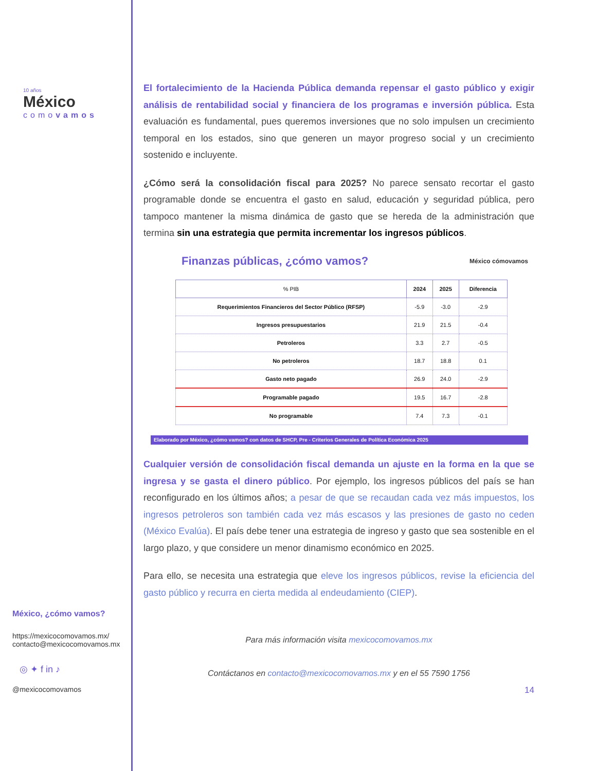10 años
México
comovamos
México, ¿cómo vamos?
https://mexicocomovamos.mx/
contacto@mexicocomovamos.mx
◎ ✦ f in ♪
@mexicocomovamos
El fortalecimiento de la Hacienda Pública demanda repensar el gasto público y exigir análisis de rentabilidad social y financiera de los programas e inversión pública. Esta evaluación es fundamental, pues queremos inversiones que no solo impulsen un crecimiento temporal en los estados, sino que generen un mayor progreso social y un crecimiento sostenido e incluyente.
¿Cómo será la consolidación fiscal para 2025? No parece sensato recortar el gasto programable donde se encuentra el gasto en salud, educación y seguridad pública, pero tampoco mantener la misma dinámica de gasto que se hereda de la administración que termina sin una estrategia que permita incrementar los ingresos públicos.
Finanzas públicas, ¿cómo vamos? México cómovamos
| % PIB | 2024 | 2025 | Diferencia |
| --- | --- | --- | --- |
| Requerimientos Financieros del Sector Público (RFSP) | -5.9 | -3.0 | -2.9 |
| Ingresos presupuestarios | 21.9 | 21.5 | -0.4 |
| Petroleros | 3.3 | 2.7 | -0.5 |
| No petroleros | 18.7 | 18.8 | 0.1 |
| Gasto neto pagado | 26.9 | 24.0 | -2.9 |
| Programable pagado | 19.5 | 16.7 | -2.8 |
| No programable | 7.4 | 7.3 | -0.1 |
Elaborado por México, ¿cómo vamos? con datos de SHCP, Pre - Criterios Generales de Política Económica 2025
Cualquier versión de consolidación fiscal demanda un ajuste en la forma en la que se ingresa y se gasta el dinero público. Por ejemplo, los ingresos públicos del país se han reconfigurado en los últimos años; a pesar de que se recaudan cada vez más impuestos, los ingresos petroleros son también cada vez más escasos y las presiones de gasto no ceden (México Evalúa). El país debe tener una estrategia de ingreso y gasto que sea sostenible en el largo plazo, y que considere un menor dinamismo económico en 2025.
Para ello, se necesita una estrategia que eleve los ingresos públicos, revise la eficiencia del gasto público y recurra en cierta medida al endeudamiento (CIEP).
Para más información visita mexicocomovamos.mx
Contáctanos en contacto@mexicocomovamos.mx y en el 55 7590 1756
14